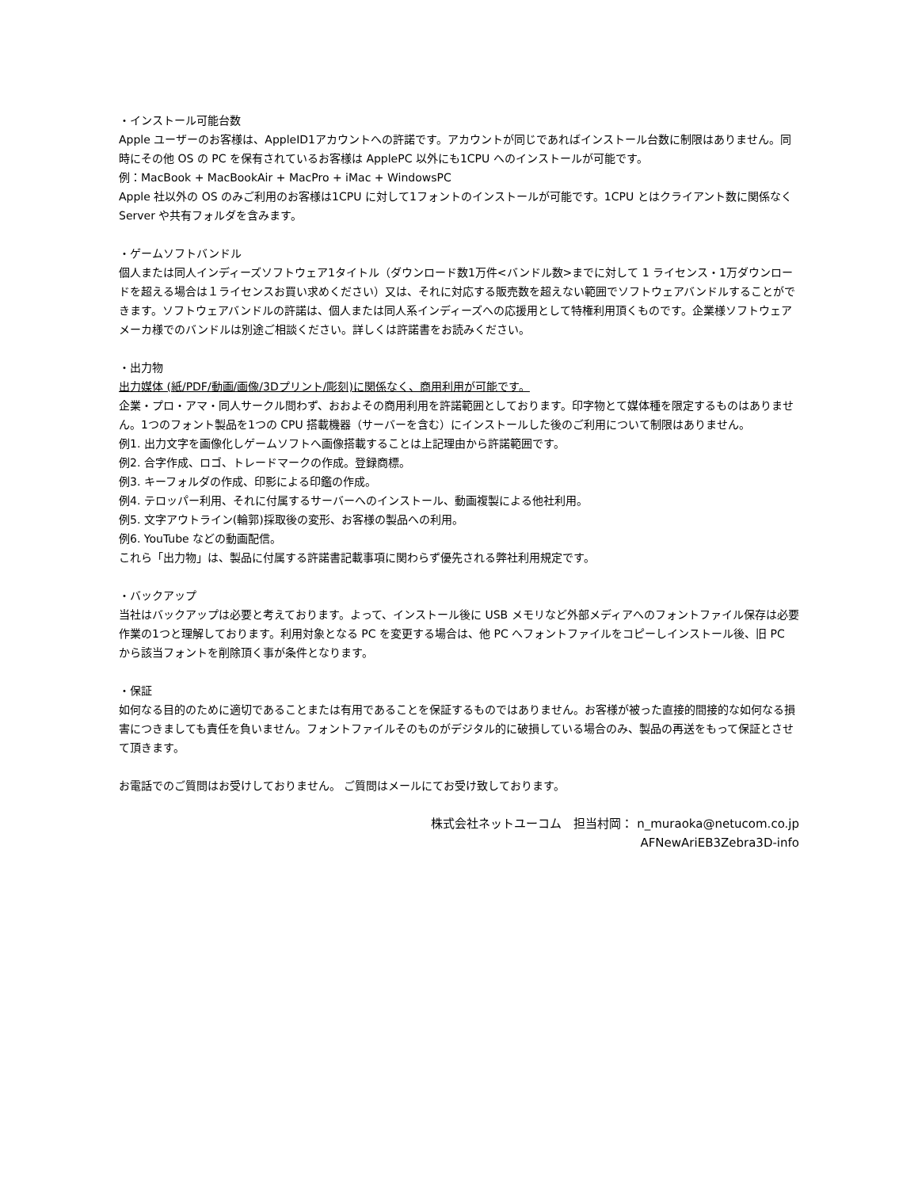・インストール可能台数
Apple ユーザーのお客様は、AppleID1アカウントへの許諾です。アカウントが同じであればインストール台数に制限はありません。同時にその他 OS の PC を保有されているお客様は ApplePC 以外にも1CPU へのインストールが可能です。
例：MacBook + MacBookAir + MacPro + iMac + WindowsPC
Apple 社以外の OS のみご利用のお客様は1CPU に対して1フォントのインストールが可能です。1CPU とはクライアント数に関係なく Server や共有フォルダを含みます。
・ゲームソフトバンドル
個人または同人インディーズソフトウェア1タイトル（ダウンロード数1万件<バンドル数>までに対して 1 ライセンス・1万ダウンロードを超える場合は１ライセンスお買い求めください）又は、それに対応する販売数を超えない範囲でソフトウェアバンドルすることができます。ソフトウェアバンドルの許諾は、個人または同人系インディーズへの応援用として特権利用頂くものです。企業様ソフトウェアメーカ様でのバンドルは別途ご相談ください。詳しくは許諾書をお読みください。
・出力物
出力媒体 (紙/PDF/動画/画像/3Dプリント/彫刻)に関係なく、商用利用が可能です。
企業・プロ・アマ・同人サークル問わず、おおよその商用利用を許諾範囲としております。印字物とて媒体種を限定するものはありません。1つのフォント製品を1つの CPU 搭載機器（サーバーを含む）にインストールした後のご利用について制限はありません。
例1. 出力文字を画像化しゲームソフトへ画像搭載することは上記理由から許諾範囲です。
例2. 合字作成、ロゴ、トレードマークの作成。登録商標。
例3. キーフォルダの作成、印影による印鑑の作成。
例4. テロッパー利用、それに付属するサーバーへのインストール、動画複製による他社利用。
例5. 文字アウトライン(輪郭)採取後の変形、お客様の製品への利用。
例6. YouTube などの動画配信。
これら「出力物」は、製品に付属する許諾書記載事項に関わらず優先される弊社利用規定です。
・バックアップ
当社はバックアップは必要と考えております。よって、インストール後に USB メモリなど外部メディアへのフォントファイル保存は必要作業の1つと理解しております。利用対象となる PC を変更する場合は、他 PC へフォントファイルをコピーしインストール後、旧 PC から該当フォントを削除頂く事が条件となります。
・保証
如何なる目的のために適切であることまたは有用であることを保証するものではありません。お客様が被った直接的間接的な如何なる損害につきましても責任を負いません。フォントファイルそのものがデジタル的に破損している場合のみ、製品の再送をもって保証とさせて頂きます。
お電話でのご質問はお受けしておりません。 ご質問はメールにてお受け致しております。
株式会社ネットユーコム　担当村岡： n_muraoka@netucom.co.jp
AFNewAriEB3Zebra3D-info